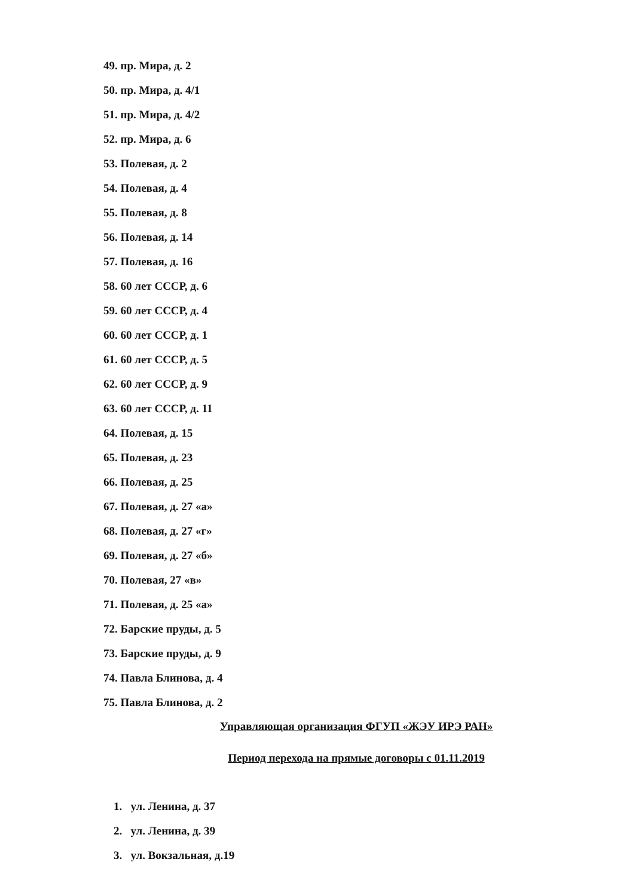49. пр. Мира, д. 2
50. пр. Мира, д. 4/1
51. пр. Мира, д. 4/2
52. пр. Мира, д. 6
53. Полевая, д. 2
54. Полевая, д. 4
55. Полевая, д. 8
56. Полевая, д. 14
57. Полевая, д. 16
58. 60 лет СССР, д. 6
59. 60 лет СССР, д. 4
60. 60 лет СССР, д. 1
61. 60 лет СССР, д. 5
62. 60 лет СССР, д. 9
63. 60 лет СССР, д. 11
64. Полевая, д. 15
65. Полевая, д. 23
66. Полевая, д. 25
67. Полевая, д. 27 «а»
68. Полевая, д. 27 «г»
69. Полевая, д. 27 «б»
70. Полевая, 27 «в»
71. Полевая, д. 25 «а»
72. Барские пруды, д. 5
73. Барские пруды, д. 9
74. Павла Блинова, д. 4
75. Павла Блинова, д. 2
Управляющая организация ФГУП «ЖЭУ ИРЭ РАН»
Период перехода на прямые договоры с 01.11.2019
1. ул. Ленина, д. 37
2. ул. Ленина, д. 39
3. ул. Вокзальная, д.19